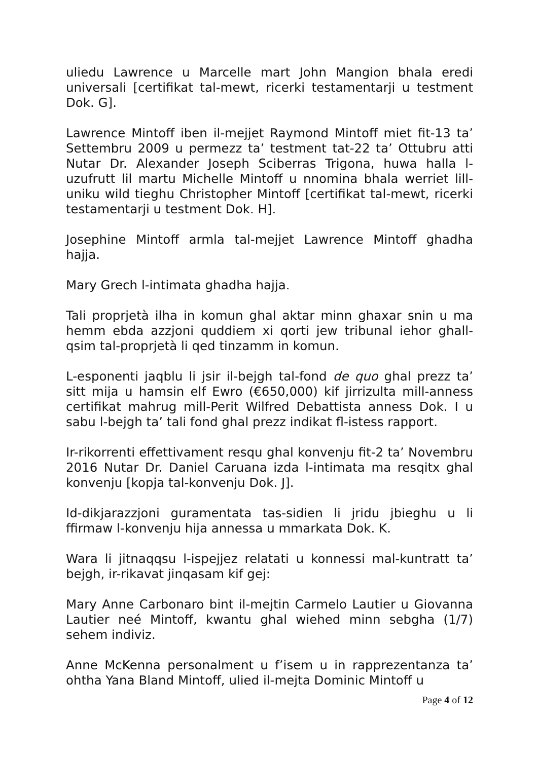uliedu Lawrence u Marcelle mart John Mangion bhala eredi universali [certifikat tal-mewt, ricerki testamentarji u testment Dok. G].
Lawrence Mintoff iben il-mejjet Raymond Mintoff miet fit-13 ta’ Settembru 2009 u permezz ta’ testment tat-22 ta’ Ottubru atti Nutar Dr. Alexander Joseph Sciberras Trigona, huwa halla l-uzufrutt lil martu Michelle Mintoff u nnomina bhala werriet lill-uniku wild tieghu Christopher Mintoff [certifikat tal-mewt, ricerki testamentarji u testment Dok. H].
Josephine Mintoff armla tal-mejjet Lawrence Mintoff ghadha hajja.
Mary Grech l-intimata ghadha hajja.
Tali proprjetà ilha in komun ghal aktar minn ghaxar snin u ma hemm ebda azzjoni quddiem xi qorti jew tribunal iehor ghall-qsim tal-proprjetà li qed tinzamm in komun.
L-esponenti jaqblu li jsir il-bejgh tal-fond de quo ghal prezz ta’ sitt mija u hamsin elf Ewro (€650,000) kif jirrizulta mill-anness certifikat mahrug mill-Perit Wilfred Debattista anness Dok. I u sabu l-bejgh ta’ tali fond ghal prezz indikat fl-istess rapport.
Ir-rikorrenti effettivament resqu ghal konvenju fit-2 ta’ Novembru 2016 Nutar Dr. Daniel Caruana izda l-intimata ma resqitx ghal konvenju [kopja tal-konvenju Dok. J].
Id-dikjarazzjoni guramentata tas-sidien li jridu jbieghu u li ffirmaw l-konvenju hija annessa u mmarkata Dok. K.
Wara li jitnaqqsu l-ispejjez relatati u konnessi mal-kuntratt ta’ bejgh, ir-rikavat jinqasam kif gej:
Mary Anne Carbonaro bint il-mejtin Carmelo Lautier u Giovanna Lautier neé Mintoff, kwantu ghal wiehed minn sebgha (1/7) sehem indiviz.
Anne McKenna personalment u f’isem u in rapprezentanza ta’ ohtha Yana Bland Mintoff, ulied il-mejta Dominic Mintoff u
Page 4 of 12